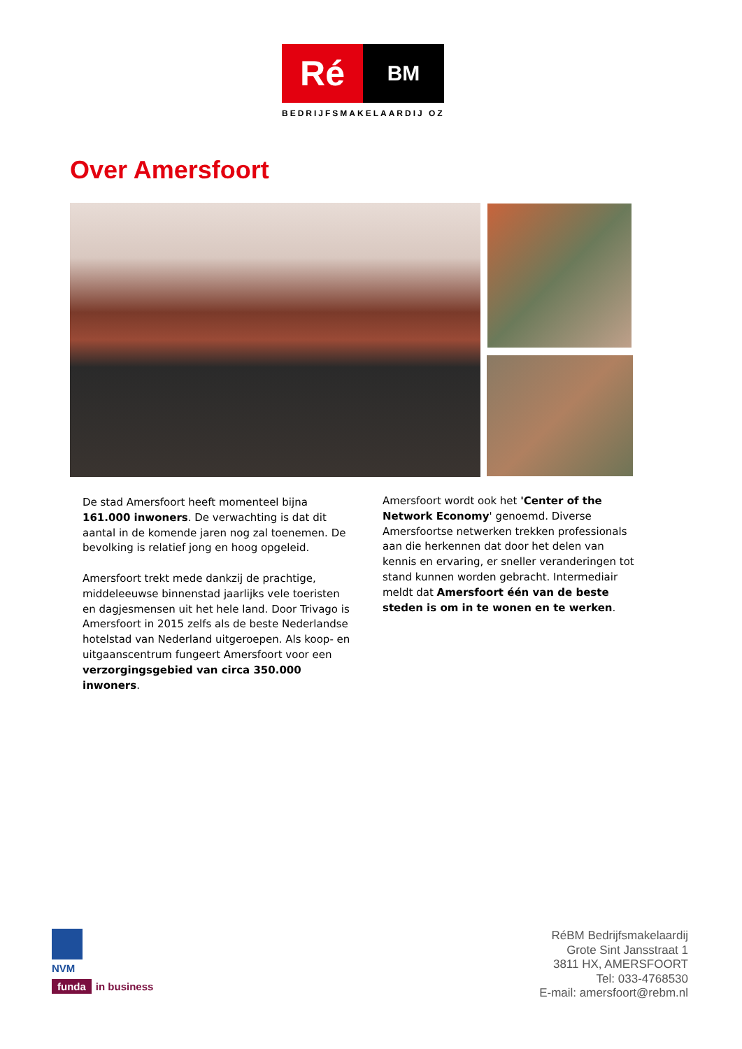Ré
BM
BEDRIJFSMAKELAARDIJ OZ
Over Amersfoort
De stad Amersfoort heeft momenteel bijna 161.000 inwoners. De verwachting is dat dit aantal in de komende jaren nog zal toenemen. De bevolking is relatief jong en hoog opgeleid.
Amersfoort trekt mede dankzij de prachtige, middeleeuwse binnenstad jaarlijks vele toeristen en dagjesmensen uit het hele land. Door Trivago is Amersfoort in 2015 zelfs als de beste Nederlandse hotelstad van Nederland uitgeroepen. Als koop- en uitgaanscentrum fungeert Amersfoort voor een verzorgingsgebied van circa 350.000 inwoners.
Amersfoort wordt ook het 'Center of the Network Economy' genoemd. Diverse Amersfoortse netwerken trekken professionals aan die herkennen dat door het delen van kennis en ervaring, er sneller veranderingen tot stand kunnen worden gebracht. Intermediair meldt dat Amersfoort één van de beste steden is om in te wonen en te werken.
NVM
funda in business
RéBM Bedrijfsmakelaardij
Grote Sint Jansstraat 1
3811 HX, AMERSFOORT
Tel: 033-4768530
E-mail: amersfoort@rebm.nl